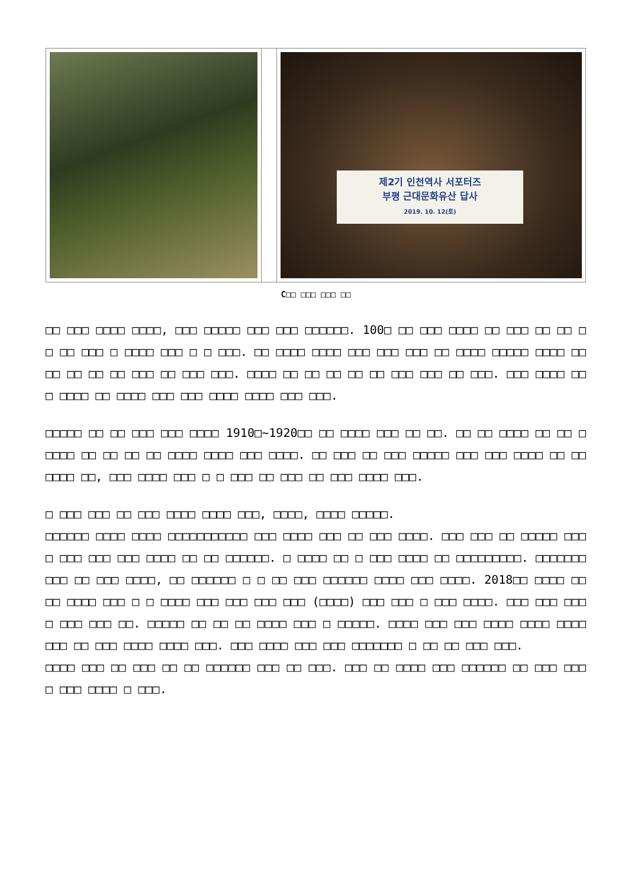| | | 제2기 인천역사 서포터즈 부평 근대문화유산 답사 2019. 10. 12(토) |
C□□ □□□ □□□ □□
□□ □□□ □□□□ □□□□, □□□ □□□□□ □□□ □□□ □□□□□□. 100□ □□ □□□ □□□□ □□ □□□ □□ □□ □□ □□ □□□ □ □□□□ □□□ □ □ □□□. □□ □□□□ □□□□ □□□ □□□ □□□ □□ □□□□ □□□□□ □□□□ □□□□ □□ □□ □□ □□□ □□ □□□ □□□. □□□□ □□ □□ □□ □□ □□ □□□ □□□ □□ □□□. □□□ □□□□ □□□ □□□□ □□ □□□□ □□□ □□□ □□□□ □□□□ □□□ □□□.
□□□□□ □□ □□ □□□ □□□ □□□□ 1910□~1920□□ □□ □□□□ □□□ □□ □□. □□ □□ □□□□ □□ □□ □□□□□ □□ □□ □□ □□ □□□□ □□□□ □□□ □□□□. □□ □□□ □□ □□□ □□□□□ □□□ □□□ □□□□ □□ □□□□□□ □□, □□□ □□□□ □□□ □ □ □□□ □□ □□□ □□ □□□ □□□□ □□□.
□ □□□ □□□ □□ □□□ □□□□ □□□□ □□□, □□□□, □□□□ □□□□□.
□□□□□□ □□□□ □□□□ □□□□□□□□□□□ □□□ □□□□ □□□ □□ □□□ □□□□. □□□ □□□ □□ □□□□□ □□□□ □□□ □□□ □□□ □□□□ □□ □□ □□□□□□. □ □□□□ □□ □ □□□ □□□□ □□ □□□□□□□□□. □□□□□□□ □□□ □□ □□□ □□□□, □□ □□□□□□ □ □ □□ □□□ □□□□□□ □□□□ □□□ □□□□. 2018□□ □□□□ □□ □□ □□□□ □□□ □ □ □□□□ □□□ □□□ □□□ □□□ (□□□□) □□□ □□□ □ □□□ □□□□. □□□ □□□ □□□□ □□□ □□□ □□. □□□□□ □□ □□ □□ □□□□ □□□ □ □□□□□. □□□□ □□□ □□□ □□□□ □□□□ □□□□ □□□ □□ □□□ □□□□ □□□□ □□□. □□□ □□□□ □□□ □□□ □□□□□□□ □ □□ □□ □□□ □□□.
□□□□ □□□ □□ □□□ □□ □□ □□□□□□ □□□ □□ □□□. □□□ □□ □□□□ □□□ □□□□□□ □□ □□□ □□□ □ □□□ □□□□ □ □□□.